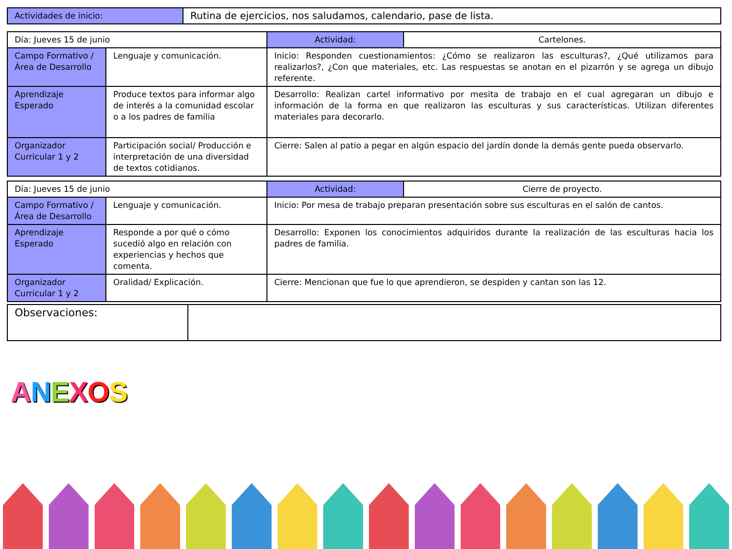| Actividades de inicio: | Rutina de ejercicios, nos saludamos, calendario, pase de lista. |
| Día: Jueves 15 de junio | | Actividad: | Cartelones. |
| Campo Formativo /Área de Desarrollo | Lenguaje y comunicación. | Inicio: Responden cuestionamientos: ¿Cómo se realizaron las esculturas?, ¿Qué utilizamos para realizarlos?, ¿Con que materiales, etc. Las respuestas se anotan en el pizarrón y se agrega un dibujo referente. | |
| Aprendizaje Esperado | Produce textos para informar algo de interés a la comunidad escolar o a los padres de familia | Desarrollo: Realizan cartel informativo por mesita de trabajo en el cual agregaran un dibujo e información de la forma en que realizaron las esculturas y sus características. Utilizan diferentes materiales para decorarlo. | |
| Organizador Curricular 1 y 2 | Participación social/ Producción e interpretación de una diversidad de textos cotidianos. | Cierre: Salen al patio a pegar en algún espacio del jardín donde la demás gente pueda observarlo. | |
| Día: Jueves 15 de junio | | Actividad: | Cierre de proyecto. |
| Campo Formativo /Área de Desarrollo | Lenguaje y comunicación. | Inicio: Por mesa de trabajo preparan presentación sobre sus esculturas en el salón de cantos. | |
| Aprendizaje Esperado | Responde a por qué o cómo sucedió algo en relación con experiencias y hechos que comenta. | Desarrollo: Exponen los conocimientos adquiridos durante la realización de las esculturas hacia los padres de familia. | |
| Organizador Curricular 1 y 2 | Oralidad/ Explicación. | Cierre: Mencionan que fue lo que aprendieron, se despiden y cantan son las 12. | |
| Observaciones: | |
ANEXOS